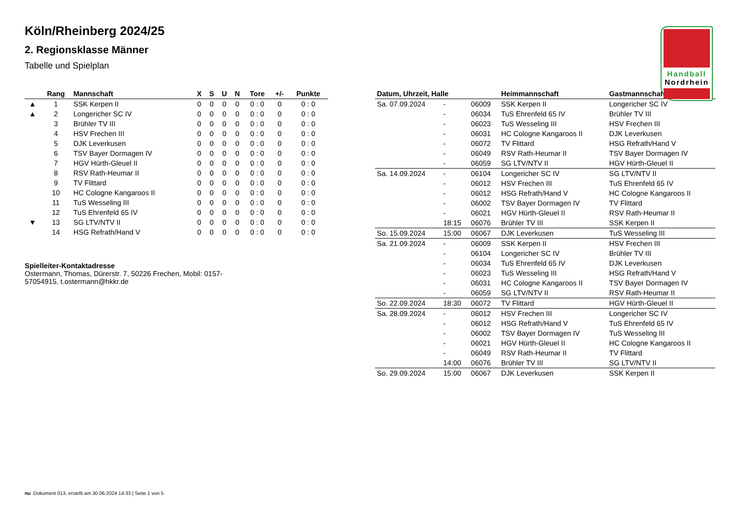Handball
Nordrhein
Köln/Rheinberg 2024/25
2. Regionsklasse Männer
Tabelle und Spielplan
| | Rang | Mannschaft | X | S | U | N | Tore | +/- | Punkte |
| --- | --- | --- | --- | --- | --- | --- | --- | --- | --- |
| ▲ | 1 | SSK Kerpen II | 0 | 0 | 0 | 0 | 0 : 0 | 0 | 0 : 0 |
| ▲ | 2 | Longericher SC IV | 0 | 0 | 0 | 0 | 0 : 0 | 0 | 0 : 0 |
| | 3 | Brühler TV III | 0 | 0 | 0 | 0 | 0 : 0 | 0 | 0 : 0 |
| | 4 | HSV Frechen III | 0 | 0 | 0 | 0 | 0 : 0 | 0 | 0 : 0 |
| | 5 | DJK Leverkusen | 0 | 0 | 0 | 0 | 0 : 0 | 0 | 0 : 0 |
| | 6 | TSV Bayer Dormagen IV | 0 | 0 | 0 | 0 | 0 : 0 | 0 | 0 : 0 |
| | 7 | HGV Hürth-Gleuel II | 0 | 0 | 0 | 0 | 0 : 0 | 0 | 0 : 0 |
| | 8 | RSV Rath-Heumar II | 0 | 0 | 0 | 0 | 0 : 0 | 0 | 0 : 0 |
| | 9 | TV Flittard | 0 | 0 | 0 | 0 | 0 : 0 | 0 | 0 : 0 |
| | 10 | HC Cologne Kangaroos II | 0 | 0 | 0 | 0 | 0 : 0 | 0 | 0 : 0 |
| | 11 | TuS Wesseling III | 0 | 0 | 0 | 0 | 0 : 0 | 0 | 0 : 0 |
| | 12 | TuS Ehrenfeld 65 IV | 0 | 0 | 0 | 0 | 0 : 0 | 0 | 0 : 0 |
| ▼ | 13 | SG LTV/NTV II | 0 | 0 | 0 | 0 | 0 : 0 | 0 | 0 : 0 |
| | 14 | HSG Refrath/Hand V | 0 | 0 | 0 | 0 | 0 : 0 | 0 | 0 : 0 |
Spielleiter-Kontaktadresse
Ostermann, Thomas, Dürerstr. 7, 50226 Frechen, Mobil: 0157-57054915, t.ostermann@hkkr.de
| Datum, Uhrzeit, Halle | | | Heimmannschaft | Gastmannschaft |
| --- | --- | --- | --- | --- |
| Sa. 07.09.2024 | - | 06009 | SSK Kerpen II | Longericher SC IV |
| | - | 06034 | TuS Ehrenfeld 65 IV | Brühler TV III |
| | - | 06023 | TuS Wesseling III | HSV Frechen III |
| | - | 06031 | HC Cologne Kangaroos II | DJK Leverkusen |
| | - | 06072 | TV Flittard | HSG Refrath/Hand V |
| | - | 06049 | RSV Rath-Heumar II | TSV Bayer Dormagen IV |
| | - | 06059 | SG LTV/NTV II | HGV Hürth-Gleuel II |
| Sa. 14.09.2024 | - | 06104 | Longericher SC IV | SG LTV/NTV II |
| | - | 06012 | HSV Frechen III | TuS Ehrenfeld 65 IV |
| | - | 06012 | HSG Refrath/Hand V | HC Cologne Kangaroos II |
| | - | 06002 | TSV Bayer Dormagen IV | TV Flittard |
| | - | 06021 | HGV Hürth-Gleuel II | RSV Rath-Heumar II |
| | 18:15 | 06076 | Brühler TV III | SSK Kerpen II |
| So. 15.09.2024 | 15:00 | 06067 | DJK Leverkusen | TuS Wesseling III |
| Sa. 21.09.2024 | - | 06009 | SSK Kerpen II | HSV Frechen III |
| | - | 06104 | Longericher SC IV | Brühler TV III |
| | - | 06034 | TuS Ehrenfeld 65 IV | DJK Leverkusen |
| | - | 06023 | TuS Wesseling III | HSG Refrath/Hand V |
| | - | 06031 | HC Cologne Kangaroos II | TSV Bayer Dormagen IV |
| | - | 06059 | SG LTV/NTV II | RSV Rath-Heumar II |
| So. 22.09.2024 | 18:30 | 06072 | TV Flittard | HGV Hürth-Gleuel II |
| Sa. 28.09.2024 | - | 06012 | HSV Frechen III | Longericher SC IV |
| | - | 06012 | HSG Refrath/Hand V | TuS Ehrenfeld 65 IV |
| | - | 06002 | TSV Bayer Dormagen IV | TuS Wesseling III |
| | - | 06021 | HGV Hürth-Gleuel II | HC Cologne Kangaroos II |
| | - | 06049 | RSV Rath-Heumar II | TV Flittard |
| | 14:00 | 06076 | Brühler TV III | SG LTV/NTV II |
| So. 29.09.2024 | 15:00 | 06067 | DJK Leverkusen | SSK Kerpen II |
nu .Dokument 013, erstellt am 30.06.2024 14:33 | Seite 1 von 5